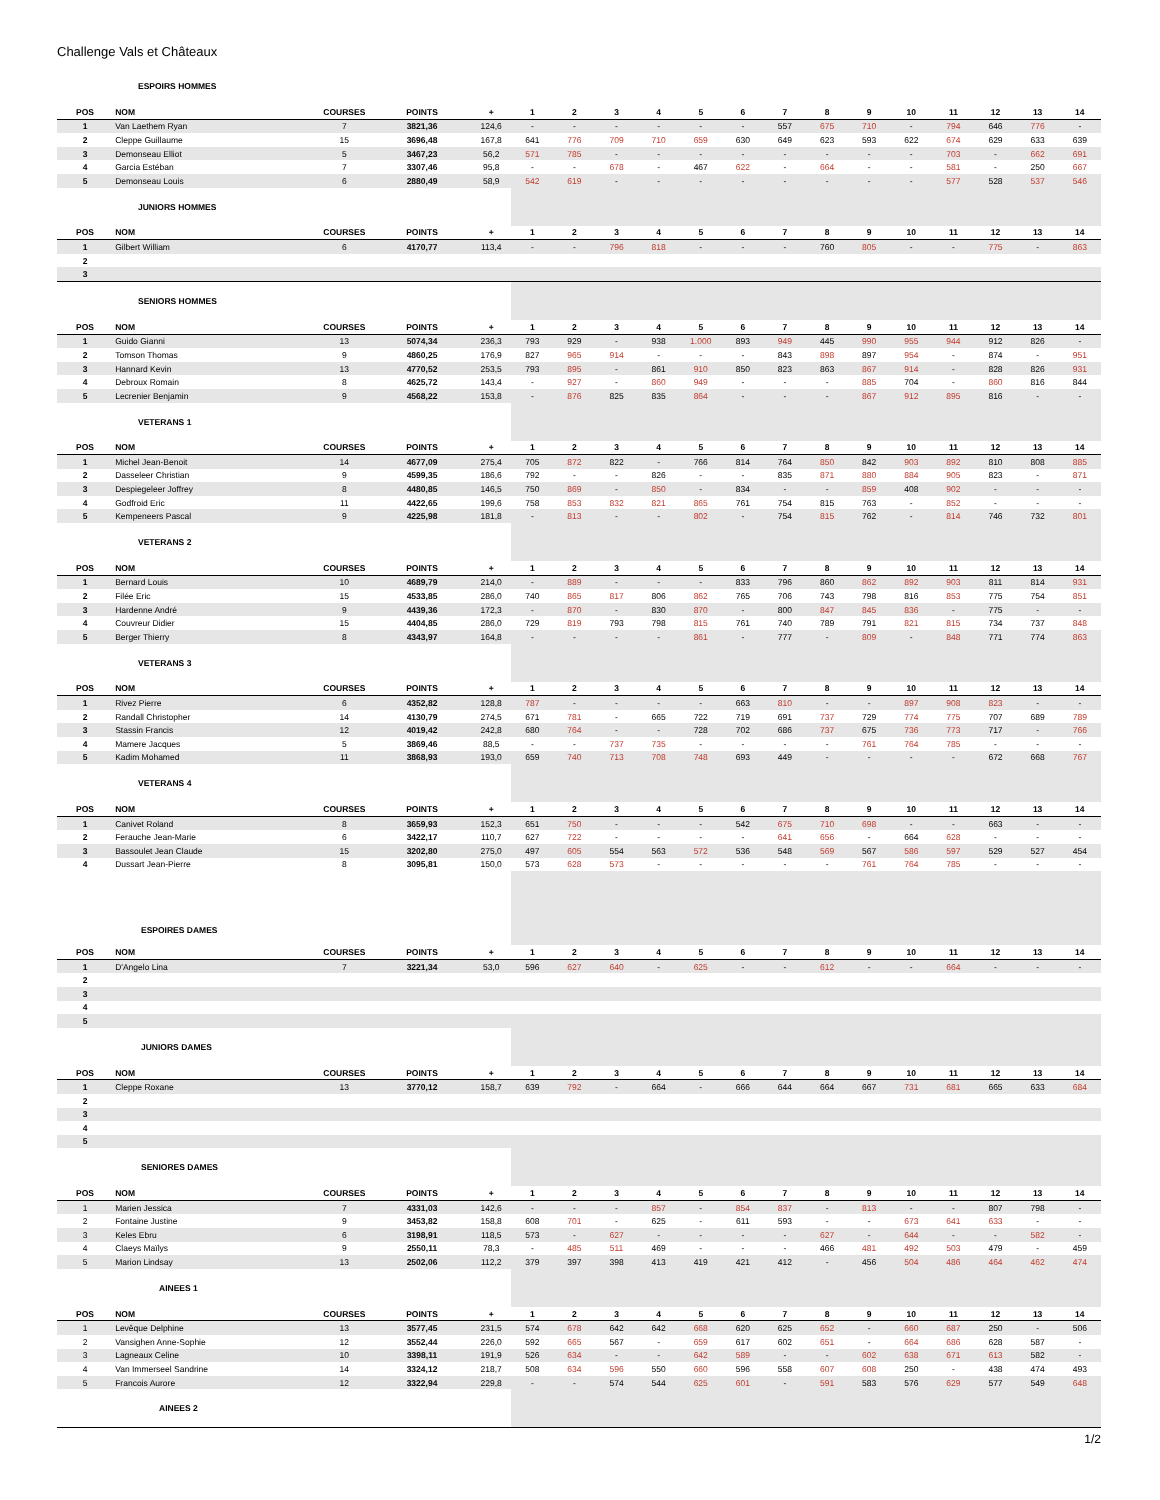Challenge Vals et Châteaux
| ESPOIRS HOMMES | | | | | | | | | | | | | | | | | | |
| POS | NOM | COURSES | POINTS | + | 1 | 2 | 3 | 4 | 5 | 6 | 7 | 8 | 9 | 10 | 11 | 12 | 13 | 14 |
| 1 | Van Laethem Ryan | 7 | 3821,36 | 124,6 | - | - | - | - | - | - | 557 | 675 | 710 | - | 794 | 646 | 776 | - |
| 2 | Cleppe Guillaume | 15 | 3696,48 | 167,8 | 641 | 776 | 709 | 710 | 659 | 630 | 649 | 623 | 593 | 622 | 674 | 629 | 633 | 639 |
| 3 | Demonseau Elliot | 5 | 3467,23 | 56,2 | 571 | 785 | - | - | - | - | - | - | - | - | 703 | - | 662 | 691 |
| 4 | Garcia Estéban | 7 | 3307,46 | 95,8 | - | - | 678 | - | 467 | 622 | - | 664 | - | - | 581 | - | 250 | 667 |
| 5 | Demonseau Louis | 6 | 2880,49 | 58,9 | 542 | 619 | - | - | - | - | - | - | - | - | 577 | 528 | 537 | 546 |
| JUNIORS HOMMES | | | | | | | | | | | | | | | | | | |
| POS | NOM | COURSES | POINTS | + | 1 | 2 | 3 | 4 | 5 | 6 | 7 | 8 | 9 | 10 | 11 | 12 | 13 | 14 |
| 1 | Gilbert William | 6 | 4170,77 | 113,4 | - | - | 796 | 818 | - | - | - | 760 | 805 | - | - | 775 | - | 863 |
| 2 | | | | | | | | | | | | | | | | | | |
| 3 | | | | | | | | | | | | | | | | | | |
| SENIORS HOMMES | | | | | | | | | | | | | | | | | | |
| POS | NOM | COURSES | POINTS | + | 1 | 2 | 3 | 4 | 5 | 6 | 7 | 8 | 9 | 10 | 11 | 12 | 13 | 14 |
| 1 | Guido Gianni | 13 | 5074,34 | 236,3 | 793 | 929 | - | 938 | 1.000 | 893 | 949 | 445 | 990 | 955 | 944 | 912 | 826 | - |
| 2 | Tomson Thomas | 9 | 4860,25 | 176,9 | 827 | 965 | 914 | - | - | - | 843 | 898 | 897 | 954 | - | 874 | - | 951 |
| 3 | Hannard Kevin | 13 | 4770,52 | 253,5 | 793 | 895 | - | 861 | 910 | 850 | 823 | 863 | 867 | 914 | - | 828 | 826 | 931 |
| 4 | Debroux Romain | 8 | 4625,72 | 143,4 | - | 927 | - | 860 | 949 | - | - | - | 885 | 704 | - | 860 | 816 | 844 |
| 5 | Lecrenier Benjamin | 9 | 4568,22 | 153,8 | - | 876 | 825 | 835 | 864 | - | - | - | 867 | 912 | 895 | 816 | - | - |
| VETERANS 1 | | | | | | | | | | | | | | | | | | |
| POS | NOM | COURSES | POINTS | + | 1 | 2 | 3 | 4 | 5 | 6 | 7 | 8 | 9 | 10 | 11 | 12 | 13 | 14 |
| 1 | Michel Jean-Benoit | 14 | 4677,09 | 275,4 | 705 | 872 | 822 | - | 766 | 814 | 764 | 850 | 842 | 903 | 892 | 810 | 808 | 885 |
| 2 | Dasseleer Christian | 9 | 4599,35 | 186,6 | 792 | - | - | 826 | - | - | 835 | 871 | 880 | 884 | 905 | 823 | - | 871 |
| 3 | Despiegeleer Joffrey | 8 | 4480,85 | 146,5 | 750 | 869 | - | 850 | - | 834 | - | - | 859 | 408 | 902 | - | - | - |
| 4 | Godfroid Eric | 11 | 4422,65 | 199,6 | 758 | 853 | 832 | 821 | 865 | 761 | 754 | 815 | 763 | - | 852 | - | - | - |
| 5 | Kempeneers Pascal | 9 | 4225,98 | 181,8 | - | 813 | - | - | 802 | - | 754 | 815 | 762 | - | 814 | 746 | 732 | 801 |
| VETERANS 2 | | | | | | | | | | | | | | | | | | |
| POS | NOM | COURSES | POINTS | + | 1 | 2 | 3 | 4 | 5 | 6 | 7 | 8 | 9 | 10 | 11 | 12 | 13 | 14 |
| 1 | Bernard Louis | 10 | 4689,79 | 214,0 | - | 889 | - | - | - | 833 | 796 | 860 | 862 | 892 | 903 | 811 | 814 | 931 |
| 2 | Filée Eric | 15 | 4533,85 | 286,0 | 740 | 865 | 817 | 806 | 862 | 765 | 706 | 743 | 798 | 816 | 853 | 775 | 754 | 851 |
| 3 | Hardenne André | 9 | 4439,36 | 172,3 | - | 870 | - | 830 | 870 | - | 800 | 847 | 845 | 836 | - | 775 | - | - |
| 4 | Couvreur Didier | 15 | 4404,85 | 286,0 | 729 | 819 | 793 | 798 | 815 | 761 | 740 | 789 | 791 | 821 | 815 | 734 | 737 | 848 |
| 5 | Berger Thierry | 8 | 4343,97 | 164,8 | - | - | - | - | 861 | - | 777 | - | 809 | - | 848 | 771 | 774 | 863 |
| VETERANS 3 | | | | | | | | | | | | | | | | | | |
| POS | NOM | COURSES | POINTS | + | 1 | 2 | 3 | 4 | 5 | 6 | 7 | 8 | 9 | 10 | 11 | 12 | 13 | 14 |
| 1 | Rivez Pierre | 6 | 4352,82 | 128,8 | 787 | - | - | - | - | 663 | 810 | - | - | 897 | 908 | 823 | - | - |
| 2 | Randall Christopher | 14 | 4130,79 | 274,5 | 671 | 781 | - | 665 | 722 | 719 | 691 | 737 | 729 | 774 | 775 | 707 | 689 | 789 |
| 3 | Stassin Francis | 12 | 4019,42 | 242,8 | 680 | 764 | - | - | 728 | 702 | 686 | 737 | 675 | 736 | 773 | 717 | - | 766 |
| 4 | Mamere Jacques | 5 | 3869,46 | 88,5 | - | - | 737 | 735 | - | - | - | - | 761 | 764 | 785 | - | - | - |
| 5 | Kadim Mohamed | 11 | 3868,93 | 193,0 | 659 | 740 | 713 | 708 | 748 | 693 | 449 | - | - | - | - | 672 | 668 | 767 |
| VETERANS 4 | | | | | | | | | | | | | | | | | | |
| POS | NOM | COURSES | POINTS | + | 1 | 2 | 3 | 4 | 5 | 6 | 7 | 8 | 9 | 10 | 11 | 12 | 13 | 14 |
| 1 | Canivet Roland | 8 | 3659,93 | 152,3 | 651 | 750 | - | - | - | 542 | 675 | 710 | 698 | - | - | 663 | - | - |
| 2 | Ferauche Jean-Marie | 6 | 3422,17 | 110,7 | 627 | 722 | - | - | - | - | 641 | 656 | - | 664 | 628 | - | - | - |
| 3 | Bassoulet Jean Claude | 15 | 3202,80 | 275,0 | 497 | 605 | 554 | 563 | 572 | 536 | 548 | 569 | 567 | 586 | 597 | 529 | 527 | 454 |
| 4 | Dussart Jean-Pierre | 8 | 3095,81 | 150,0 | 573 | 628 | 573 | - | - | - | - | - | 761 | 764 | 785 | - | - | - |
| ESPOIRES DAMES | | | | | | | | | | | | | | | | | | |
| POS | NOM | COURSES | POINTS | + | 1 | 2 | 3 | 4 | 5 | 6 | 7 | 8 | 9 | 10 | 11 | 12 | 13 | 14 |
| 1 | D'Angelo Lina | 7 | 3221,34 | 53,0 | 596 | 627 | 640 | - | 625 | - | - | 612 | - | - | 664 | - | - | - |
| 2 | | | | | | | | | | | | | | | | | | |
| 3 | | | | | | | | | | | | | | | | | | |
| 4 | | | | | | | | | | | | | | | | | | |
| 5 | | | | | | | | | | | | | | | | | | |
| JUNIORS DAMES | | | | | | | | | | | | | | | | | | |
| POS | NOM | COURSES | POINTS | + | 1 | 2 | 3 | 4 | 5 | 6 | 7 | 8 | 9 | 10 | 11 | 12 | 13 | 14 |
| 1 | Cleppe Roxane | 13 | 3770,12 | 158,7 | 639 | 792 | - | 664 | - | 666 | 644 | 664 | 667 | 731 | 681 | 665 | 633 | 684 |
| 2 | | | | | | | | | | | | | | | | | | |
| 3 | | | | | | | | | | | | | | | | | | |
| 4 | | | | | | | | | | | | | | | | | | |
| 5 | | | | | | | | | | | | | | | | | | |
| SENIORES DAMES | | | | | | | | | | | | | | | | | | |
| POS | NOM | COURSES | POINTS | + | 1 | 2 | 3 | 4 | 5 | 6 | 7 | 8 | 9 | 10 | 11 | 12 | 13 | 14 |
| 1 | Marien Jessica | 7 | 4331,03 | 142,6 | - | - | - | 857 | - | 854 | 837 | - | 813 | - | - | 807 | 798 | - |
| 2 | Fontaine Justine | 9 | 3453,82 | 158,8 | 608 | 701 | - | 625 | - | 611 | 593 | - | - | 673 | 641 | 633 | - | - |
| 3 | Keles Ebru | 6 | 3198,91 | 118,5 | 573 | - | 627 | - | - | - | - | 627 | - | 644 | - | - | 582 | - |
| 4 | Claeys Maïlys | 9 | 2550,11 | 78,3 | - | 485 | 511 | 469 | - | - | - | 466 | 481 | 492 | 503 | 479 | - | 459 |
| 5 | Marion Lindsay | 13 | 2502,06 | 112,2 | 379 | 397 | 398 | 413 | 419 | 421 | 412 | - | 456 | 504 | 486 | 464 | 462 | 474 |
| AINEES 1 | | | | | | | | | | | | | | | | | | |
| POS | NOM | COURSES | POINTS | + | 1 | 2 | 3 | 4 | 5 | 6 | 7 | 8 | 9 | 10 | 11 | 12 | 13 | 14 |
| 1 | Levêque Delphine | 13 | 3577,45 | 231,5 | 574 | 678 | 642 | 642 | 668 | 620 | 625 | 652 | - | 660 | 687 | 250 | - | 506 |
| 2 | Vansighen Anne-Sophie | 12 | 3552,44 | 226,0 | 592 | 665 | 567 | - | 659 | 617 | 602 | 651 | - | 664 | 686 | 628 | 587 | - |
| 3 | Lagneaux Celine | 10 | 3398,11 | 191,9 | 526 | 634 | - | - | 642 | 589 | - | - | 602 | 638 | 671 | 613 | 582 | - |
| 4 | Van Immerseel Sandrine | 14 | 3324,12 | 218,7 | 508 | 634 | 596 | 550 | 660 | 596 | 558 | 607 | 608 | 250 | - | 438 | 474 | 493 |
| 5 | Francois Aurore | 12 | 3322,94 | 229,8 | - | - | 574 | 544 | 625 | 601 | - | 591 | 583 | 576 | 629 | 577 | 549 | 648 |
| AINEES 2 | | | | | | | | | | | | | | | | | | |
1/2